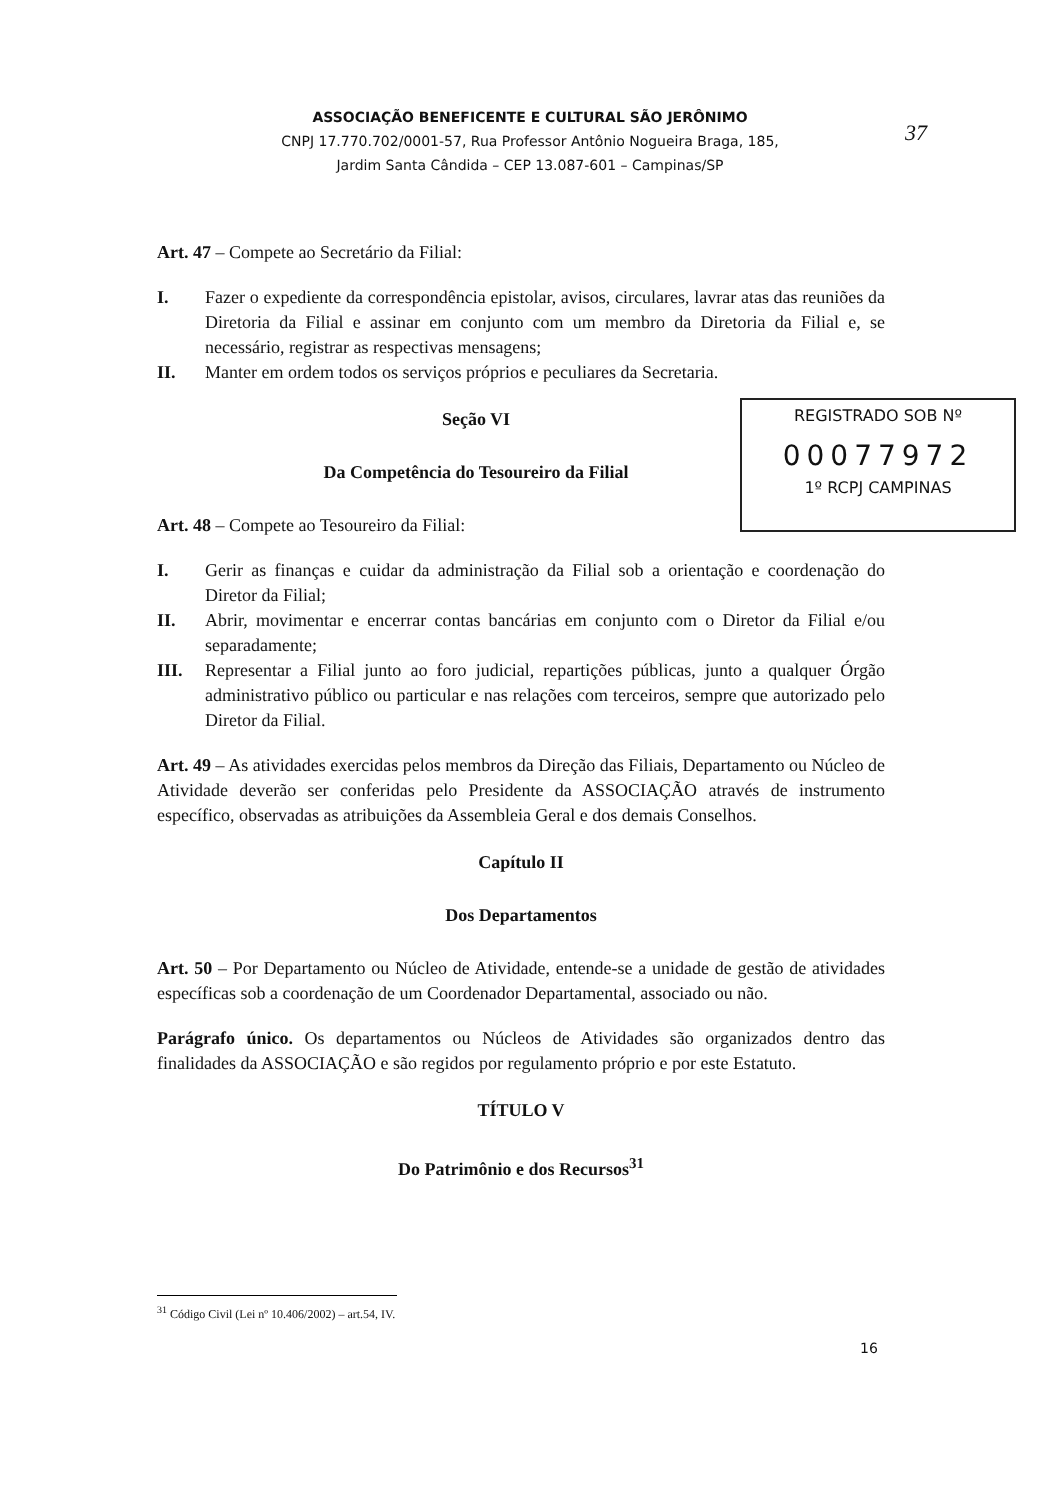ASSOCIAÇÃO BENEFICENTE E CULTURAL SÃO JERÔNIMO
CNPJ 17.770.702/0001-57, Rua Professor Antônio Nogueira Braga, 185,
Jardim Santa Cândida – CEP 13.087-601 – Campinas/SP
37
Art. 47 – Compete ao Secretário da Filial:
I. Fazer o expediente da correspondência epistolar, avisos, circulares, lavrar atas das reuniões da Diretoria da Filial e assinar em conjunto com um membro da Diretoria da Filial e, se necessário, registrar as respectivas mensagens;
II. Manter em ordem todos os serviços próprios e peculiares da Secretaria.
Seção VI
Da Competência do Tesoureiro da Filial
Art. 48 – Compete ao Tesoureiro da Filial:
I. Gerir as finanças e cuidar da administração da Filial sob a orientação e coordenação do Diretor da Filial;
II. Abrir, movimentar e encerrar contas bancárias em conjunto com o Diretor da Filial e/ou separadamente;
III. Representar a Filial junto ao foro judicial, repartições públicas, junto a qualquer Órgão administrativo público ou particular e nas relações com terceiros, sempre que autorizado pelo Diretor da Filial.
Art. 49 – As atividades exercidas pelos membros da Direção das Filiais, Departamento ou Núcleo de Atividade deverão ser conferidas pelo Presidente da ASSOCIAÇÃO através de instrumento específico, observadas as atribuições da Assembleia Geral e dos demais Conselhos.
Capítulo II
Dos Departamentos
Art. 50 – Por Departamento ou Núcleo de Atividade, entende-se a unidade de gestão de atividades específicas sob a coordenação de um Coordenador Departamental, associado ou não.
Parágrafo único. Os departamentos ou Núcleos de Atividades são organizados dentro das finalidades da ASSOCIAÇÃO e são regidos por regulamento próprio e por este Estatuto.
TÍTULO V
Do Patrimônio e dos Recursos<sup>31</sup>
REGISTRADO SOB Nº
00077972
1º RCPJ CAMPINAS
<sup>31</sup> Código Civil (Lei nº 10.406/2002) – art.54, IV.
16